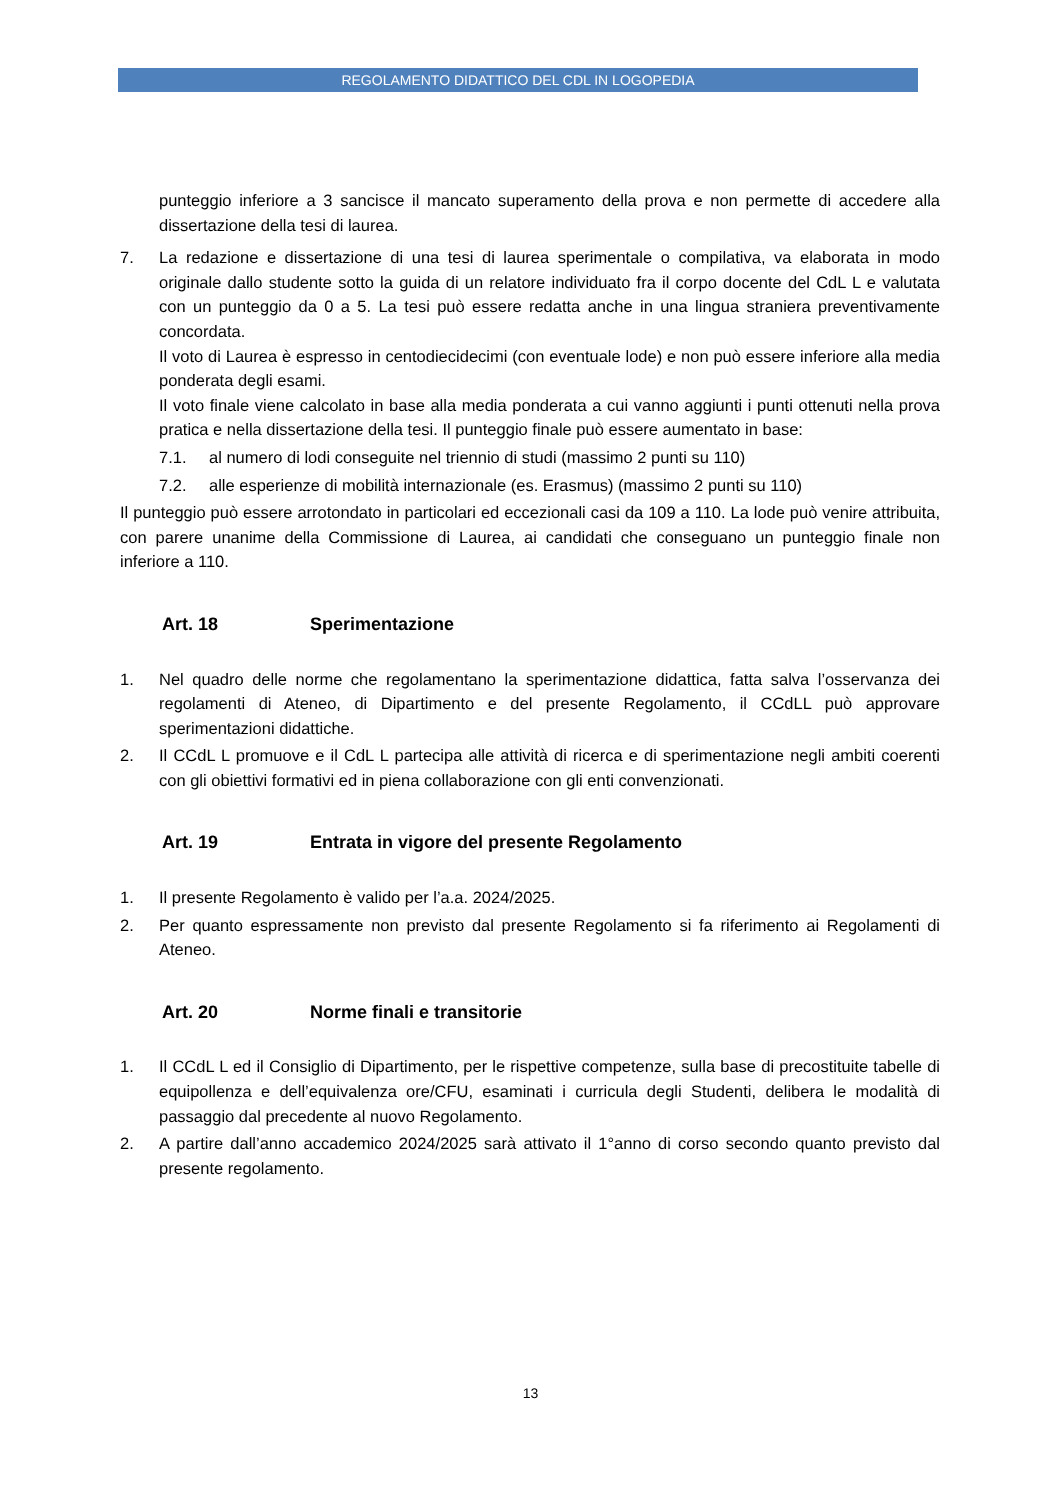REGOLAMENTO DIDATTICO DEL CDL IN LOGOPEDIA
punteggio inferiore a 3 sancisce il mancato superamento della prova e non permette di accedere alla dissertazione della tesi di laurea.
7. La redazione e dissertazione di una tesi di laurea sperimentale o compilativa, va elaborata in modo originale dallo studente sotto la guida di un relatore individuato fra il corpo docente del CdL L e valutata con un punteggio da 0 a 5. La tesi può essere redatta anche in una lingua straniera preventivamente concordata.
Il voto di Laurea è espresso in centodiecidecimi (con eventuale lode) e non può essere inferiore alla media ponderata degli esami.
Il voto finale viene calcolato in base alla media ponderata a cui vanno aggiunti i punti ottenuti nella prova pratica e nella dissertazione della tesi. Il punteggio finale può essere aumentato in base:
7.1. al numero di lodi conseguite nel triennio di studi (massimo 2 punti su 110)
7.2. alle esperienze di mobilità internazionale (es. Erasmus) (massimo 2 punti su 110)
Il punteggio può essere arrotondato in particolari ed eccezionali casi da 109 a 110. La lode può venire attribuita, con parere unanime della Commissione di Laurea, ai candidati che conseguano un punteggio finale non inferiore a 110.
Art. 18 Sperimentazione
1. Nel quadro delle norme che regolamentano la sperimentazione didattica, fatta salva l’osservanza dei regolamenti di Ateneo, di Dipartimento e del presente Regolamento, il CCdLL può approvare sperimentazioni didattiche.
2. Il CCdL L promuove e il CdL L partecipa alle attività di ricerca e di sperimentazione negli ambiti coerenti con gli obiettivi formativi ed in piena collaborazione con gli enti convenzionati.
Art. 19 Entrata in vigore del presente Regolamento
1. Il presente Regolamento è valido per l’a.a. 2024/2025.
2. Per quanto espressamente non previsto dal presente Regolamento si fa riferimento ai Regolamenti di Ateneo.
Art. 20 Norme finali e transitorie
1. Il CCdL L ed il Consiglio di Dipartimento, per le rispettive competenze, sulla base di precostituite tabelle di equipollenza e dell’equivalenza ore/CFU, esaminati i curricula degli Studenti, delibera le modalità di passaggio dal precedente al nuovo Regolamento.
2. A partire dall’anno accademico 2024/2025 sarà attivato il 1°anno di corso secondo quanto previsto dal presente regolamento.
13